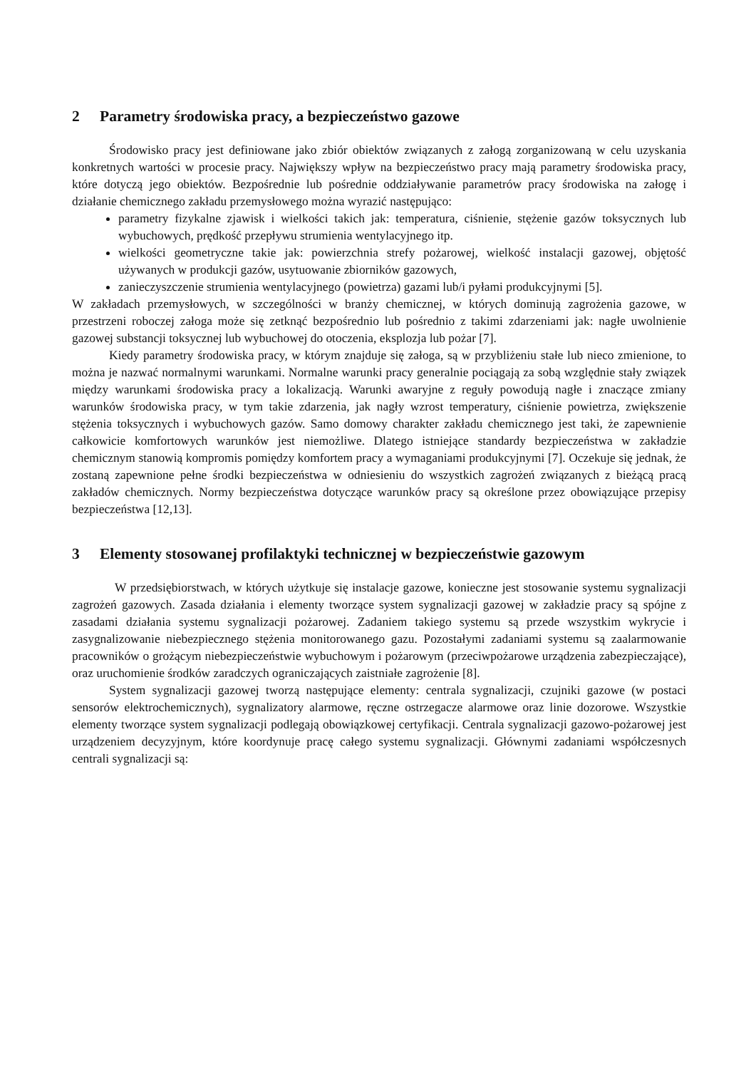2 Parametry środowiska pracy, a bezpieczeństwo gazowe
Środowisko pracy jest definiowane jako zbiór obiektów związanych z załogą zorganizowaną w celu uzyskania konkretnych wartości w procesie pracy. Największy wpływ na bezpieczeństwo pracy mają parametry środowiska pracy, które dotyczą jego obiektów. Bezpośrednie lub pośrednie oddziaływanie parametrów pracy środowiska na załogę i działanie chemicznego zakładu przemysłowego można wyrazić następująco:
parametry fizykalne zjawisk i wielkości takich jak: temperatura, ciśnienie, stężenie gazów toksycznych lub wybuchowych, prędkość przepływu strumienia wentylacyjnego itp.
wielkości geometryczne takie jak: powierzchnia strefy pożarowej, wielkość instalacji gazowej, objętość używanych w produkcji gazów, usytuowanie zbiorników gazowych,
zanieczyszczenie strumienia wentylacyjnego (powietrza) gazami lub/i pyłami produkcyjnymi [5].
W zakładach przemysłowych, w szczególności w branży chemicznej, w których dominują zagrożenia gazowe, w przestrzeni roboczej załoga może się zetknąć bezpośrednio lub pośrednio z takimi zdarzeniami jak: nagłe uwolnienie gazowej substancji toksycznej lub wybuchowej do otoczenia, eksplozja lub pożar [7].
Kiedy parametry środowiska pracy, w którym znajduje się załoga, są w przybliżeniu stałe lub nieco zmienione, to można je nazwać normalnymi warunkami. Normalne warunki pracy generalnie pociągają za sobą względnie stały związek między warunkami środowiska pracy a lokalizacją. Warunki awaryjne z reguły powodują nagłe i znaczące zmiany warunków środowiska pracy, w tym takie zdarzenia, jak nagły wzrost temperatury, ciśnienie powietrza, zwiększenie stężenia toksycznych i wybuchowych gazów. Samo domowy charakter zakładu chemicznego jest taki, że zapewnienie całkowicie komfortowych warunków jest niemożliwe. Dlatego istniejące standardy bezpieczeństwa w zakładzie chemicznym stanowią kompromis pomiędzy komfortem pracy a wymaganiami produkcyjnymi [7]. Oczekuje się jednak, że zostaną zapewnione pełne środki bezpieczeństwa w odniesieniu do wszystkich zagrożeń związanych z bieżącą pracą zakładów chemicznych. Normy bezpieczeństwa dotyczące warunków pracy są określone przez obowiązujące przepisy bezpieczeństwa [12,13].
3 Elementy stosowanej profilaktyki technicznej w bezpieczeństwie gazowym
W przedsiębiorstwach, w których użytkuje się instalacje gazowe, konieczne jest stosowanie systemu sygnalizacji zagrożeń gazowych. Zasada działania i elementy tworzące system sygnalizacji gazowej w zakładzie pracy są spójne z zasadami działania systemu sygnalizacji pożarowej. Zadaniem takiego systemu są przede wszystkim wykrycie i zasygnalizowanie niebezpiecznego stężenia monitorowanego gazu. Pozostałymi zadaniami systemu są zaalarmowanie pracowników o grożącym niebezpieczeństwie wybuchowym i pożarowym (przeciwpożarowe urządzenia zabezpieczające), oraz uruchomienie środków zaradczych ograniczających zaistniałe zagrożenie [8].
System sygnalizacji gazowej tworzą następujące elementy: centrala sygnalizacji, czujniki gazowe (w postaci sensorów elektrochemicznych), sygnalizatory alarmowe, ręczne ostrzegacze alarmowe oraz linie dozorowe. Wszystkie elementy tworzące system sygnalizacji podlegają obowiązkowej certyfikacji. Centrala sygnalizacji gazowo-pożarowej jest urządzeniem decyzyjnym, które koordynuje pracę całego systemu sygnalizacji. Głównymi zadaniami współczesnych centrali sygnalizacji są: